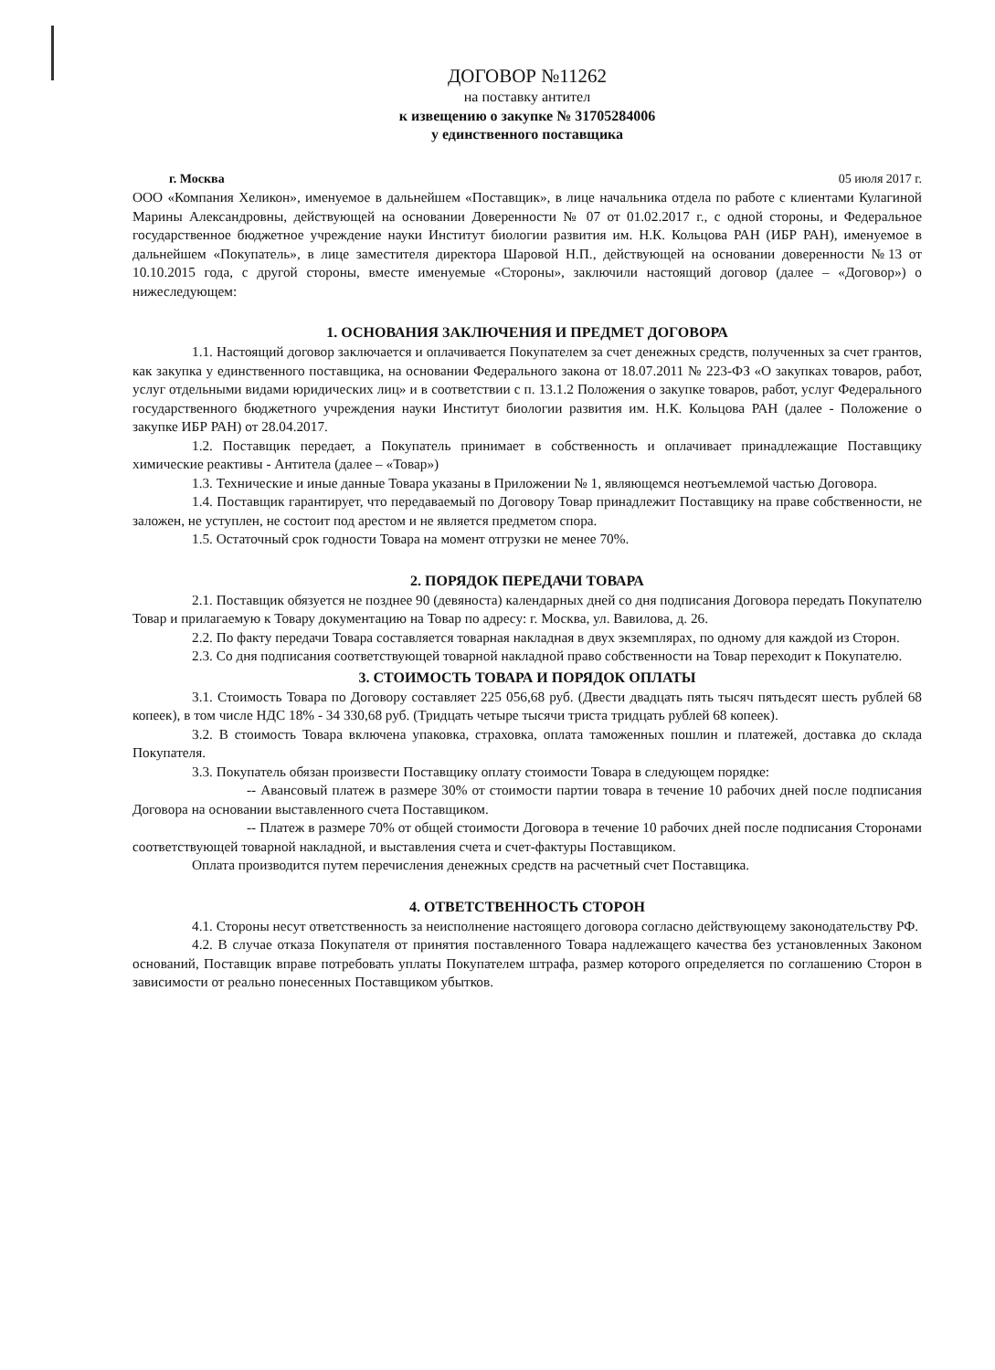ДОГОВОР №11262
на поставку антител
к извещению о закупке № 31705284006
у единственного поставщика
г. Москва 05 июля 2017 г.
ООО «Компания Хеликон», именуемое в дальнейшем «Поставщик», в лице начальника отдела по работе с клиентами Кулагиной Марины Александровны, действующей на основании Доверенности № 07 от 01.02.2017 г., с одной стороны, и Федеральное государственное бюджетное учреждение науки Институт биологии развития им. Н.К. Кольцова РАН (ИБР РАН), именуемое в дальнейшем «Покупатель», в лице заместителя директора Шаровой Н.П., действующей на основании доверенности №13 от 10.10.2015 года, с другой стороны, вместе именуемые «Стороны», заключили настоящий договор (далее – «Договор») о нижеследующем:
1. ОСНОВАНИЯ ЗАКЛЮЧЕНИЯ И ПРЕДМЕТ ДОГОВОРА
1.1. Настоящий договор заключается и оплачивается Покупателем за счет денежных средств, полученных за счет грантов, как закупка у единственного поставщика, на основании Федерального закона от 18.07.2011 № 223-ФЗ «О закупках товаров, работ, услуг отдельными видами юридических лиц» и в соответствии с п. 13.1.2 Положения о закупке товаров, работ, услуг Федерального государственного бюджетного учреждения науки Институт биологии развития им. Н.К. Кольцова РАН (далее - Положение о закупке ИБР РАН) от 28.04.2017.
1.2. Поставщик передает, а Покупатель принимает в собственность и оплачивает принадлежащие Поставщику химические реактивы - Антитела (далее – «Товар»)
1.3. Технические и иные данные Товара указаны в Приложении № 1, являющемся неотъемлемой частью Договора.
1.4. Поставщик гарантирует, что передаваемый по Договору Товар принадлежит Поставщику на праве собственности, не заложен, не уступлен, не состоит под арестом и не является предметом спора.
1.5. Остаточный срок годности Товара на момент отгрузки не менее 70%.
2. ПОРЯДОК ПЕРЕДАЧИ ТОВАРА
2.1. Поставщик обязуется не позднее 90 (девяноста) календарных дней со дня подписания Договора передать Покупателю Товар и прилагаемую к Товару документацию на Товар по адресу: г. Москва, ул. Вавилова, д. 26.
2.2. По факту передачи Товара составляется товарная накладная в двух экземплярах, по одному для каждой из Сторон.
2.3. Со дня подписания соответствующей товарной накладной право собственности на Товар переходит к Покупателю.
3. СТОИМОСТЬ ТОВАРА И ПОРЯДОК ОПЛАТЫ
3.1. Стоимость Товара по Договору составляет 225 056,68 руб. (Двести двадцать пять тысяч пятьдесят шесть рублей 68 копеек), в том числе НДС 18% - 34 330,68 руб. (Тридцать четыре тысячи триста тридцать рублей 68 копеек).
3.2. В стоимость Товара включена упаковка, страховка, оплата таможенных пошлин и платежей, доставка до склада Покупателя.
3.3. Покупатель обязан произвести Поставщику оплату стоимости Товара в следующем порядке:
-- Авансовый платеж в размере 30% от стоимости партии товара в течение 10 рабочих дней после подписания Договора на основании выставленного счета Поставщиком.
-- Платеж в размере 70% от общей стоимости Договора в течение 10 рабочих дней после подписания Сторонами соответствующей товарной накладной, и выставления счета и счет-фактуры Поставщиком.
Оплата производится путем перечисления денежных средств на расчетный счет Поставщика.
4. ОТВЕТСТВЕННОСТЬ СТОРОН
4.1. Стороны несут ответственность за неисполнение настоящего договора согласно действующему законодательству РФ.
4.2. В случае отказа Покупателя от принятия поставленного Товара надлежащего качества без установленных Законом оснований, Поставщик вправе потребовать уплаты Покупателем штрафа, размер которого определяется по соглашению Сторон в зависимости от реально понесенных Поставщиком убытков.